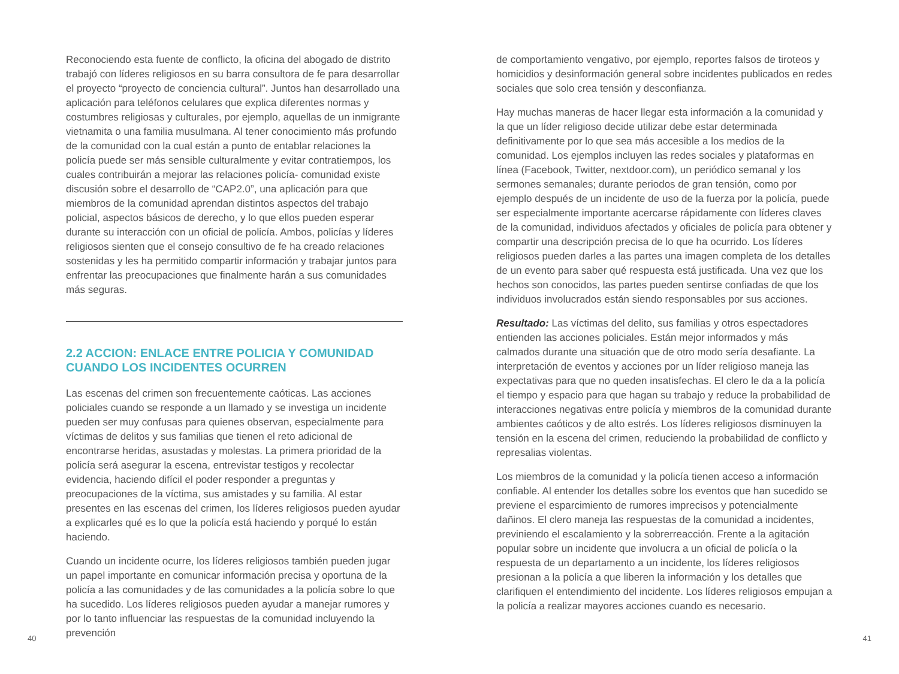Reconociendo esta fuente de conflicto, la oficina del abogado de distrito trabajó con líderes religiosos en su barra consultora de fe para desarrollar el proyecto “proyecto de conciencia cultural”. Juntos han desarrollado una aplicación para teléfonos celulares que explica diferentes normas y costumbres religiosas y culturales, por ejemplo, aquellas de un inmigrante vietnamita o una familia musulmana. Al tener conocimiento más profundo de la comunidad con la cual están a punto de entablar relaciones la policía puede ser más sensible culturalmente y evitar contratiempos, los cuales contribuirán a mejorar las relaciones policía- comunidad existe discusión sobre el desarrollo de “CAP2.0”, una aplicación para que miembros de la comunidad aprendan distintos aspectos del trabajo policial, aspectos básicos de derecho, y lo que ellos pueden esperar durante su interacción con un oficial de policía. Ambos, policías y líderes religiosos sienten que el consejo consultivo de fe ha creado relaciones sostenidas y les ha permitido compartir información y trabajar juntos para enfrentar las preocupaciones que finalmente harán a sus comunidades más seguras.
2.2 ACCION: ENLACE ENTRE POLICIA Y COMUNIDAD CUANDO LOS INCIDENTES OCURREN
Las escenas del crimen son frecuentemente caóticas. Las acciones policiales cuando se responde a un llamado y se investiga un incidente pueden ser muy confusas para quienes observan, especialmente para víctimas de delitos y sus familias que tienen el reto adicional de encontrarse heridas, asustadas y molestas. La primera prioridad de la policía será asegurar la escena, entrevistar testigos y recolectar evidencia, haciendo difícil el poder responder a preguntas y preocupaciones de la víctima, sus amistades y su familia. Al estar presentes en las escenas del crimen, los líderes religiosos pueden ayudar a explicarles qué es lo que la policía está haciendo y porqué lo están haciendo.
Cuando un incidente ocurre, los líderes religiosos también pueden jugar un papel importante en comunicar información precisa y oportuna de la policía a las comunidades y de las comunidades a la policía sobre lo que ha sucedido. Los líderes religiosos pueden ayudar a manejar rumores y por lo tanto influenciar las respuestas de la comunidad incluyendo la prevención
de comportamiento vengativo, por ejemplo, reportes falsos de tiroteos y homicidios y desinformación general sobre incidentes publicados en redes sociales que solo crea tensión y desconfianza.
Hay muchas maneras de hacer llegar esta información a la comunidad y la que un líder religioso decide utilizar debe estar determinada definitivamente por lo que sea más accesible a los medios de la comunidad. Los ejemplos incluyen las redes sociales y plataformas en línea (Facebook, Twitter, nextdoor.com), un periódico semanal y los sermones semanales; durante periodos de gran tensión, como por ejemplo después de un incidente de uso de la fuerza por la policía, puede ser especialmente importante acercarse rápidamente con líderes claves de la comunidad, individuos afectados y oficiales de policía para obtener y compartir una descripción precisa de lo que ha ocurrido. Los líderes religiosos pueden darles a las partes una imagen completa de los detalles de un evento para saber qué respuesta está justificada. Una vez que los hechos son conocidos, las partes pueden sentirse confiadas de que los individuos involucrados están siendo responsables por sus acciones.
Resultado: Las víctimas del delito, sus familias y otros espectadores entienden las acciones policiales. Están mejor informados y más calmados durante una situación que de otro modo sería desafiante. La interpretación de eventos y acciones por un líder religioso maneja las expectativas para que no queden insatisfechas. El clero le da a la policía el tiempo y espacio para que hagan su trabajo y reduce la probabilidad de interacciones negativas entre policía y miembros de la comunidad durante ambientes caóticos y de alto estrés. Los líderes religiosos disminuyen la tensión en la escena del crimen, reduciendo la probabilidad de conflicto y represalias violentas.
Los miembros de la comunidad y la policía tienen acceso a información confiable. Al entender los detalles sobre los eventos que han sucedido se previene el esparcimiento de rumores imprecisos y potencialmente dañinos. El clero maneja las respuestas de la comunidad a incidentes, previniendo el escalamiento y la sobrerreacción. Frente a la agitación popular sobre un incidente que involucra a un oficial de policía o la respuesta de un departamento a un incidente, los líderes religiosos presionan a la policía a que liberen la información y los detalles que clarifiquen el entendimiento del incidente. Los líderes religiosos empujan a la policía a realizar mayores acciones cuando es necesario.
40 41